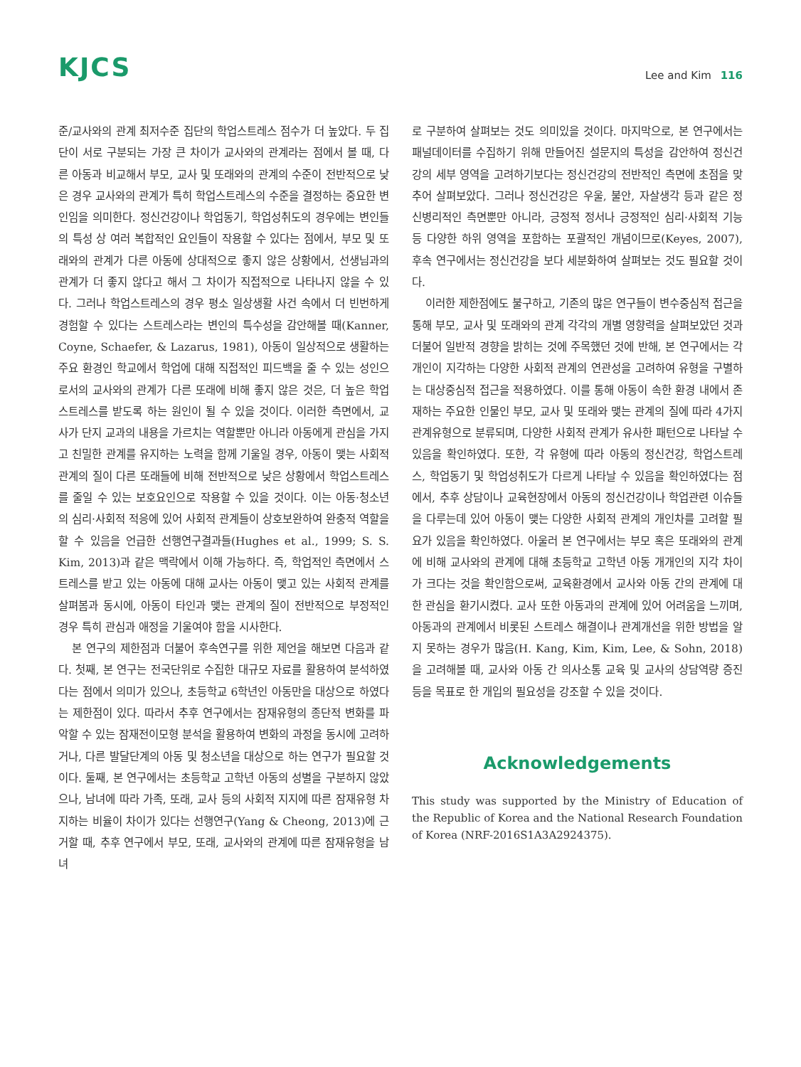KJCS
Lee and Kim 116
준/교사와의 관계 최저수준 집단의 학업스트레스 점수가 더 높았다. 두 집단이 서로 구분되는 가장 큰 차이가 교사와의 관계라는 점에서 볼 때, 다른 아동과 비교해서 부모, 교사 및 또래와의 관계의 수준이 전반적으로 낮은 경우 교사와의 관계가 특히 학업스트레스의 수준을 결정하는 중요한 변인임을 의미한다. 정신건강이나 학업동기, 학업성취도의 경우에는 변인들의 특성 상 여러 복합적인 요인들이 작용할 수 있다는 점에서, 부모 및 또래와의 관계가 다른 아동에 상대적으로 좋지 않은 상황에서, 선생님과의 관계가 더 좋지 않다고 해서 그 차이가 직접적으로 나타나지 않을 수 있다. 그러나 학업스트레스의 경우 평소 일상생활 사건 속에서 더 빈번하게 경험할 수 있다는 스트레스라는 변인의 특수성을 감안해볼 때(Kanner, Coyne, Schaefer, & Lazarus, 1981), 아동이 일상적으로 생활하는 주요 환경인 학교에서 학업에 대해 직접적인 피드백을 줄 수 있는 성인으로서의 교사와의 관계가 다른 또래에 비해 좋지 않은 것은, 더 높은 학업스트레스를 받도록 하는 원인이 될 수 있을 것이다. 이러한 측면에서, 교사가 단지 교과의 내용을 가르치는 역할뿐만 아니라 아동에게 관심을 가지고 친밀한 관계를 유지하는 노력을 함께 기울일 경우, 아동이 맺는 사회적 관계의 질이 다른 또래들에 비해 전반적으로 낮은 상황에서 학업스트레스를 줄일 수 있는 보호요인으로 작용할 수 있을 것이다. 이는 아동·청소년의 심리·사회적 적응에 있어 사회적 관계들이 상호보완하여 완충적 역할을 할 수 있음을 언급한 선행연구결과들(Hughes et al., 1999; S. S. Kim, 2013)과 같은 맥락에서 이해 가능하다. 즉, 학업적인 측면에서 스트레스를 받고 있는 아동에 대해 교사는 아동이 맺고 있는 사회적 관계를 살펴봄과 동시에, 아동이 타인과 맺는 관계의 질이 전반적으로 부정적인 경우 특히 관심과 애정을 기울여야 함을 시사한다.
본 연구의 제한점과 더불어 후속연구를 위한 제언을 해보면 다음과 같다. 첫째, 본 연구는 전국단위로 수집한 대규모 자료를 활용하여 분석하였다는 점에서 의미가 있으나, 초등학교 6학년인 아동만을 대상으로 하였다는 제한점이 있다. 따라서 추후 연구에서는 잠재유형의 종단적 변화를 파악할 수 있는 잠재전이모형 분석을 활용하여 변화의 과정을 동시에 고려하거나, 다른 발달단계의 아동 및 청소년을 대상으로 하는 연구가 필요할 것이다. 둘째, 본 연구에서는 초등학교 고학년 아동의 성별을 구분하지 않았으나, 남녀에 따라 가족, 또래, 교사 등의 사회적 지지에 따른 잠재유형 차지하는 비율이 차이가 있다는 선행연구(Yang & Cheong, 2013)에 근거할 때, 추후 연구에서 부모, 또래, 교사와의 관계에 따른 잠재유형을 남녀
로 구분하여 살펴보는 것도 의미있을 것이다. 마지막으로, 본 연구에서는 패널데이터를 수집하기 위해 만들어진 설문지의 특성을 감안하여 정신건강의 세부 영역을 고려하기보다는 정신건강의 전반적인 측면에 초점을 맞추어 살펴보았다. 그러나 정신건강은 우울, 불안, 자살생각 등과 같은 정신병리적인 측면뿐만 아니라, 긍정적 정서나 긍정적인 심리·사회적 기능 등 다양한 하위 영역을 포함하는 포괄적인 개념이므로(Keyes, 2007), 후속 연구에서는 정신건강을 보다 세분화하여 살펴보는 것도 필요할 것이다.
이러한 제한점에도 불구하고, 기존의 많은 연구들이 변수중심적 접근을 통해 부모, 교사 및 또래와의 관계 각각의 개별 영향력을 살펴보았던 것과 더불어 일반적 경향을 밝히는 것에 주목했던 것에 반해, 본 연구에서는 각 개인이 지각하는 다양한 사회적 관계의 연관성을 고려하여 유형을 구별하는 대상중심적 접근을 적용하였다. 이를 통해 아동이 속한 환경 내에서 존재하는 주요한 인물인 부모, 교사 및 또래와 맺는 관계의 질에 따라 4가지 관계유형으로 분류되며, 다양한 사회적 관계가 유사한 패턴으로 나타날 수 있음을 확인하였다. 또한, 각 유형에 따라 아동의 정신건강, 학업스트레스, 학업동기 및 학업성취도가 다르게 나타날 수 있음을 확인하였다는 점에서, 추후 상담이나 교육현장에서 아동의 정신건강이나 학업관련 이슈들을 다루는데 있어 아동이 맺는 다양한 사회적 관계의 개인차를 고려할 필요가 있음을 확인하였다. 아울러 본 연구에서는 부모 혹은 또래와의 관계에 비해 교사와의 관계에 대해 초등학교 고학년 아동 개개인의 지각 차이가 크다는 것을 확인함으로써, 교육환경에서 교사와 아동 간의 관계에 대한 관심을 환기시켰다. 교사 또한 아동과의 관계에 있어 어려움을 느끼며, 아동과의 관계에서 비롯된 스트레스 해결이나 관계개선을 위한 방법을 알지 못하는 경우가 많음(H. Kang, Kim, Kim, Lee, & Sohn, 2018)을 고려해볼 때, 교사와 아동 간 의사소통 교육 및 교사의 상담역량 증진 등을 목표로 한 개입의 필요성을 강조할 수 있을 것이다.
Acknowledgements
This study was supported by the Ministry of Education of the Republic of Korea and the National Research Foundation of Korea (NRF-2016S1A3A2924375).